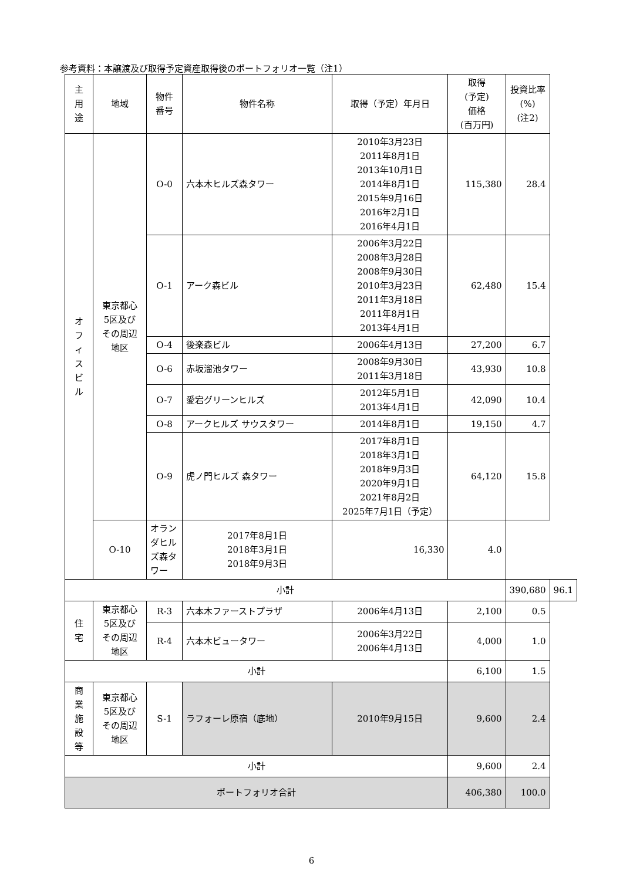参考資料：本譲渡及び取得予定資産取得後のポートフォリオ一覧（注1）
| 主 用 途 | 地域 | 物件 番号 | 物件名称 | 取得（予定）年月日 | 取得 (予定) 価格 (百万円) | 投資比率 (%) (注2) | |
| --- | --- | --- | --- | --- | --- | --- | --- |
| オ フ ィ ス ビ ル | 東京都心 5区及び その周辺 地区 | O-0 | 六本木ヒルズ森タワー | 2010年3月23日 2011年8月1日 2013年10月1日 2014年8月1日 2015年9月16日 2016年2月1日 2016年4月1日 | 115,380 | 28.4 | |
| | | O-1 | アーク森ビル | 2006年3月22日 2008年3月28日 2008年9月30日 2010年3月23日 2011年3月18日 2011年8月1日 2013年4月1日 | 62,480 | 15.4 | |
| | | O-4 | 後楽森ビル | 2006年4月13日 | 27,200 | 6.7 | |
| | | O-6 | 赤坂溜池タワー | 2008年9月30日 2011年3月18日 | 43,930 | 10.8 | |
| | | O-7 | 愛宕グリーンヒルズ | 2012年5月1日 2013年4月1日 | 42,090 | 10.4 | |
| | | O-8 | アークヒルズ サウスタワー | 2014年8月1日 | 19,150 | 4.7 | |
| | | O-9 | 虎ノ門ヒルズ 森タワー | 2017年8月1日 2018年3月1日 2018年9月3日 2020年9月1日 2021年8月2日 2025年7月1日（予定） | 64,120 | 15.8 | |
| | O-10 | オランダヒルズ森タワー | 2017年8月1日 2018年3月1日 2018年9月3日 | 16,330 | 4.0 | | |
| 小計 | | | | | | 390,680 | 96.1 |
| 住 宅 | 東京都心 5区及び その周辺 地区 | R-3 | 六本木ファーストプラザ | 2006年4月13日 | 2,100 | 0.5 | |
| | | R-4 | 六本木ビュータワー | 2006年3月22日 2006年4月13日 | 4,000 | 1.0 | |
| 小計 | | | | | 6,100 | 1.5 | |
| 商 業 施 設 等 | 東京都心 5区及び その周辺 地区 | S-1 | ラフォーレ原宿（底地） | 2010年9月15日 | 9,600 | 2.4 | |
| 小計 | | | | | 9,600 | 2.4 | |
| ポートフォリオ合計 | | | | | 406,380 | 100.0 | |
6